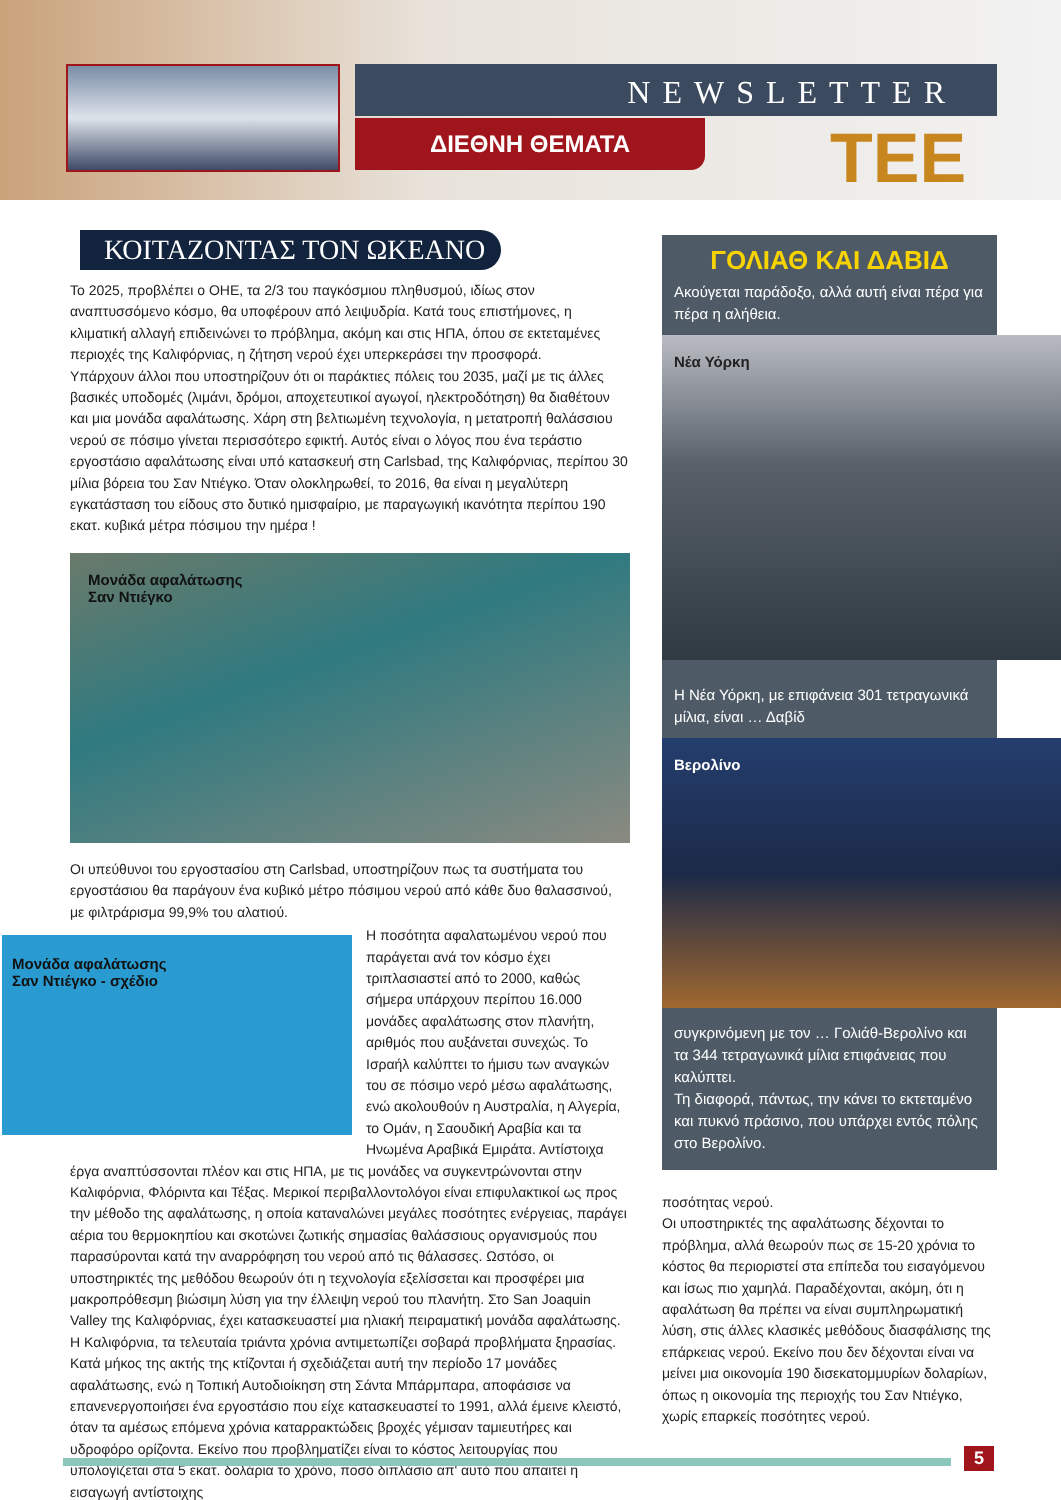NEWSLETTER
ΔΙΕΘΝΗ ΘΕΜΑΤΑ TEE
ΚΟΙΤΑΖΟΝΤΑΣ ΤΟΝ ΩΚΕΑΝΟ
Το 2025, προβλέπει ο ΟΗΕ, τα 2/3 του παγκόσμιου πληθυσμού, ιδίως στον αναπτυσσόμενο κόσμο, θα υποφέρουν από λειψυδρία. Κατά τους επιστήμονες, η κλιματική αλλαγή επιδεινώνει το πρόβλημα, ακόμη και στις ΗΠΑ, όπου σε εκτεταμένες περιοχές της Καλιφόρνιας, η ζήτηση νερού έχει υπερκεράσει την προσφορά.
Υπάρχουν άλλοι που υποστηρίζουν ότι οι παράκτιες πόλεις του 2035, μαζί με τις άλλες βασικές υποδομές (λιμάνι, δρόμοι, αποχετευτικοί αγωγοί, ηλεκτροδότηση) θα διαθέτουν και μια μονάδα αφαλάτωσης. Χάρη στη βελτιωμένη τεχνολογία, η μετατροπή θαλάσσιου νερού σε πόσιμο γίνεται περισσότερο εφικτή. Αυτός είναι ο λόγος που ένα τεράστιο εργοστάσιο αφαλάτωσης είναι υπό κατασκευή στη Carlsbad, της Καλιφόρνιας, περίπου 30 μίλια βόρεια του Σαν Ντιέγκο. Όταν ολοκληρωθεί, το 2016, θα είναι η μεγαλύτερη εγκατάσταση του είδους στο δυτικό ημισφαίριο, με παραγωγική ικανότητα περίπου 190 εκατ. κυβικά μέτρα πόσιμου την ημέρα !
Μονάδα αφαλάτωσης
Σαν Ντιέγκο
Οι υπεύθυνοι του εργοστασίου στη Carlsbad, υποστηρίζουν πως τα συστήματα του εργοστάσιου θα παράγουν ένα κυβικό μέτρο πόσιμου νερού από κάθε δυο θαλασσινού, με φιλτράρισμα 99,9% του αλατιού.
Μονάδα αφαλάτωσης
Σαν Ντιέγκο - σχέδιο
Η ποσότητα αφαλατωμένου νερού που παράγεται ανά τον κόσμο έχει τριπλασιαστεί από το 2000, καθώς σήμερα υπάρχουν περίπου 16.000 μονάδες αφαλάτωσης στον πλανήτη, αριθμός που αυξάνεται συνεχώς. Το Ισραήλ καλύπτει το ήμισυ των αναγκών του σε πόσιμο νερό μέσω αφαλάτωσης, ενώ ακολουθούν η Αυστραλία, η Αλγερία, το Ομάν, η Σαουδική Αραβία και τα Ηνωμένα Αραβικά Εμιράτα. Αντίστοιχα έργα αναπτύσσονται πλέον και στις ΗΠΑ, με τις μονάδες να συγκεντρώνονται στην Καλιφόρνια, Φλόριντα και Τέξας. Μερικοί περιβαλλοντολόγοι είναι επιφυλακτικοί ως προς την μέθοδο της αφαλάτωσης, η οποία καταναλώνει μεγάλες ποσότητες ενέργειας, παράγει αέρια του θερμοκηπίου και σκοτώνει ζωτικής σημασίας θαλάσσιους οργανισμούς που παρασύρονται κατά την αναρρόφηση του νερού από τις θάλασσες. Ωστόσο, οι υποστηρικτές της μεθόδου θεωρούν ότι η τεχνολογία εξελίσσεται και προσφέρει μια μακροπρόθεσμη βιώσιμη λύση για την έλλειψη νερού του πλανήτη. Στο San Joaquin Valley της Καλιφόρνιας, έχει κατασκευαστεί μια ηλιακή πειραματική μονάδα αφαλάτωσης.
Η Καλιφόρνια, τα τελευταία τριάντα χρόνια αντιμετωπίζει σοβαρά προβλήματα ξηρασίας. Κατά μήκος της ακτής της κτίζονται ή σχεδιάζεται αυτή την περίοδο 17 μονάδες αφαλάτωσης, ενώ η Τοπική Αυτοδιοίκηση στη Σάντα Μπάρμπαρα, αποφάσισε να επανενεργοποιήσει ένα εργοστάσιο που είχε κατασκευαστεί το 1991, αλλά έμεινε κλειστό, όταν τα αμέσως επόμενα χρόνια καταρρακτώδεις βροχές γέμισαν ταμιευτήρες και υδροφόρο ορίζοντα. Εκείνο που προβληματίζει είναι το κόστος λειτουργίας που υπολογίζεται στα 5 εκατ. δολάρια το χρόνο, ποσό διπλάσιο απ' αυτό που απαιτεί η εισαγωγή αντίστοιχης
ΓΟΛΙΑΘ ΚΑΙ ΔΑΒΙΔ
Ακούγεται παράδοξο, αλλά αυτή είναι πέρα για πέρα η αλήθεια.
Νέα Υόρκη
Η Νέα Υόρκη, με επιφάνεια 301 τετραγωνικά μίλια, είναι … Δαβίδ
Βερολίνο
συγκρινόμενη με τον … Γολιάθ-Βερολίνο και τα 344 τετραγωνικά μίλια επιφάνειας που καλύπτει.
Τη διαφορά, πάντως, την κάνει το εκτεταμένο και πυκνό πράσινο, που υπάρχει εντός πόλης στο Βερολίνο.
ποσότητας νερού.
Οι υποστηρικτές της αφαλάτωσης δέχονται το πρόβλημα, αλλά θεωρούν πως σε 15-20 χρόνια το κόστος θα περιοριστεί στα επίπεδα του εισαγόμενου και ίσως πιο χαμηλά. Παραδέχονται, ακόμη, ότι η αφαλάτωση θα πρέπει να είναι συμπληρωματική λύση, στις άλλες κλασικές μεθόδους διασφάλισης της επάρκειας νερού. Εκείνο που δεν δέχονται είναι να μείνει μια οικονομία 190 δισεκατομμυρίων δολαρίων, όπως η οικονομία της περιοχής του Σαν Ντιέγκο, χωρίς επαρκείς ποσότητες νερού.
5